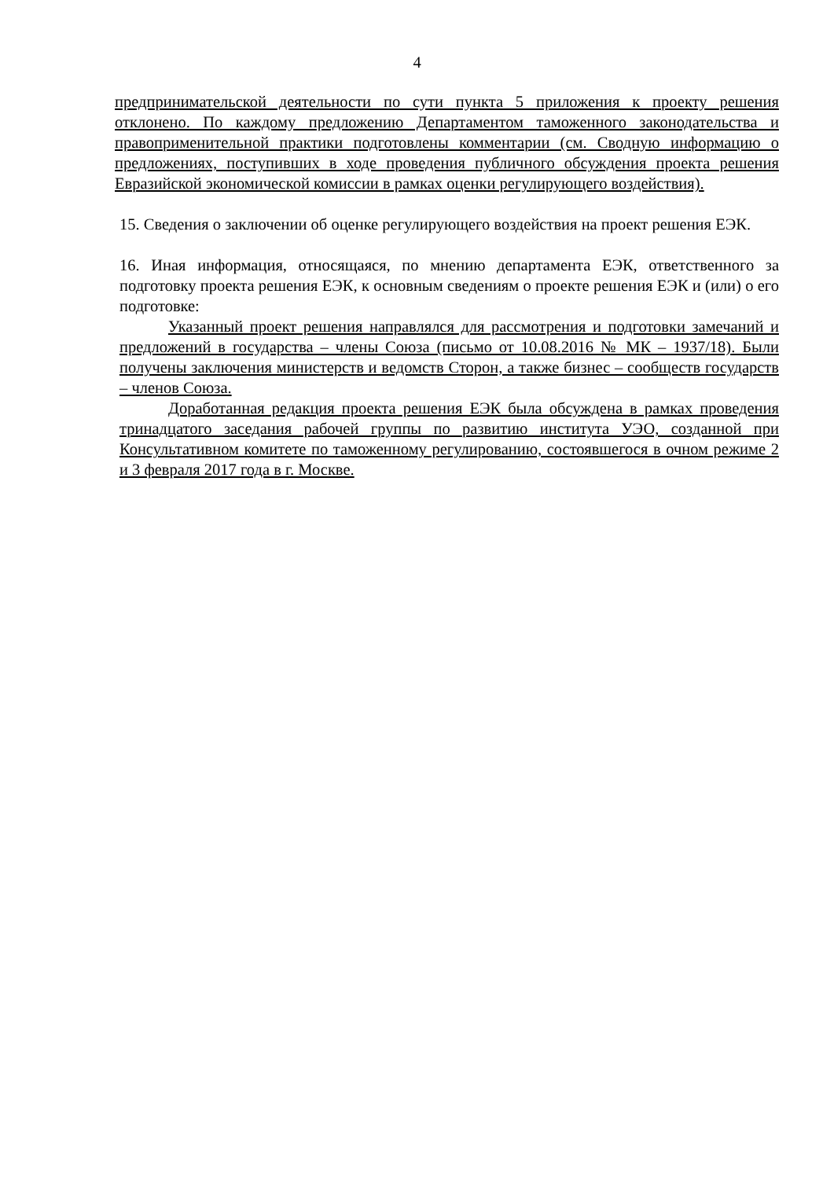4
предпринимательской деятельности по сути пункта 5 приложения к проекту решения отклонено. По каждому предложению Департаментом таможенного законодательства и правоприменительной практики подготовлены комментарии (см. Сводную информацию о предложениях, поступивших в ходе проведения публичного обсуждения проекта решения Евразийской экономической комиссии в рамках оценки регулирующего воздействия).
15. Сведения о заключении об оценке регулирующего воздействия на проект решения ЕЭК.
16. Иная информация, относящаяся, по мнению департамента ЕЭК, ответственного за подготовку проекта решения ЕЭК, к основным сведениям о проекте решения ЕЭК и (или) о его подготовке:
Указанный проект решения направлялся для рассмотрения и подготовки замечаний и предложений в государства – члены Союза (письмо от 10.08.2016 № МК – 1937/18). Были получены заключения министерств и ведомств Сторон, а также бизнес – сообществ государств – членов Союза.
Доработанная редакция проекта решения ЕЭК была обсуждена в рамках проведения тринадцатого заседания рабочей группы по развитию института УЭО, созданной при Консультативном комитете по таможенному регулированию, состоявшегося в очном режиме 2 и 3 февраля 2017 года в г. Москве.